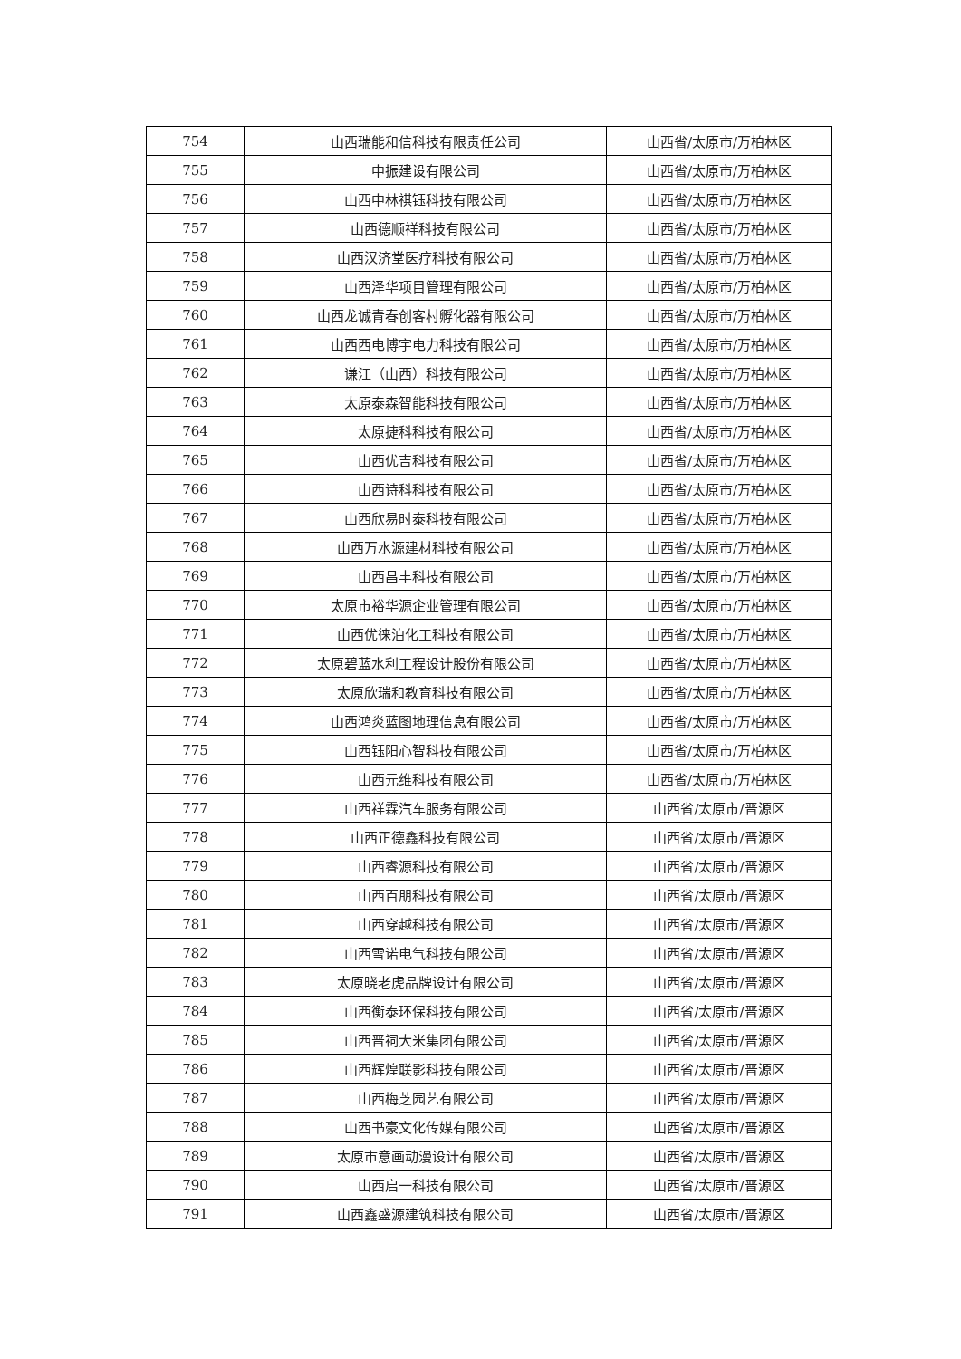| 754 | 山西瑞能和信科技有限责任公司 | 山西省/太原市/万柏林区 |
| 755 | 中振建设有限公司 | 山西省/太原市/万柏林区 |
| 756 | 山西中林祺钰科技有限公司 | 山西省/太原市/万柏林区 |
| 757 | 山西德顺祥科技有限公司 | 山西省/太原市/万柏林区 |
| 758 | 山西汉济堂医疗科技有限公司 | 山西省/太原市/万柏林区 |
| 759 | 山西泽华项目管理有限公司 | 山西省/太原市/万柏林区 |
| 760 | 山西龙诚青春创客村孵化器有限公司 | 山西省/太原市/万柏林区 |
| 761 | 山西西电博宇电力科技有限公司 | 山西省/太原市/万柏林区 |
| 762 | 谦江（山西）科技有限公司 | 山西省/太原市/万柏林区 |
| 763 | 太原泰森智能科技有限公司 | 山西省/太原市/万柏林区 |
| 764 | 太原捷科科技有限公司 | 山西省/太原市/万柏林区 |
| 765 | 山西优吉科技有限公司 | 山西省/太原市/万柏林区 |
| 766 | 山西诗科科技有限公司 | 山西省/太原市/万柏林区 |
| 767 | 山西欣易时泰科技有限公司 | 山西省/太原市/万柏林区 |
| 768 | 山西万水源建材科技有限公司 | 山西省/太原市/万柏林区 |
| 769 | 山西昌丰科技有限公司 | 山西省/太原市/万柏林区 |
| 770 | 太原市裕华源企业管理有限公司 | 山西省/太原市/万柏林区 |
| 771 | 山西优徕泊化工科技有限公司 | 山西省/太原市/万柏林区 |
| 772 | 太原碧蓝水利工程设计股份有限公司 | 山西省/太原市/万柏林区 |
| 773 | 太原欣瑞和教育科技有限公司 | 山西省/太原市/万柏林区 |
| 774 | 山西鸿炎蓝图地理信息有限公司 | 山西省/太原市/万柏林区 |
| 775 | 山西钰阳心智科技有限公司 | 山西省/太原市/万柏林区 |
| 776 | 山西元维科技有限公司 | 山西省/太原市/万柏林区 |
| 777 | 山西祥霖汽车服务有限公司 | 山西省/太原市/晋源区 |
| 778 | 山西正德鑫科技有限公司 | 山西省/太原市/晋源区 |
| 779 | 山西睿源科技有限公司 | 山西省/太原市/晋源区 |
| 780 | 山西百朋科技有限公司 | 山西省/太原市/晋源区 |
| 781 | 山西穿越科技有限公司 | 山西省/太原市/晋源区 |
| 782 | 山西雪诺电气科技有限公司 | 山西省/太原市/晋源区 |
| 783 | 太原晓老虎品牌设计有限公司 | 山西省/太原市/晋源区 |
| 784 | 山西衡泰环保科技有限公司 | 山西省/太原市/晋源区 |
| 785 | 山西晋祠大米集团有限公司 | 山西省/太原市/晋源区 |
| 786 | 山西辉煌联影科技有限公司 | 山西省/太原市/晋源区 |
| 787 | 山西梅芝园艺有限公司 | 山西省/太原市/晋源区 |
| 788 | 山西书豪文化传媒有限公司 | 山西省/太原市/晋源区 |
| 789 | 太原市意画动漫设计有限公司 | 山西省/太原市/晋源区 |
| 790 | 山西启一科技有限公司 | 山西省/太原市/晋源区 |
| 791 | 山西鑫盛源建筑科技有限公司 | 山西省/太原市/晋源区 |